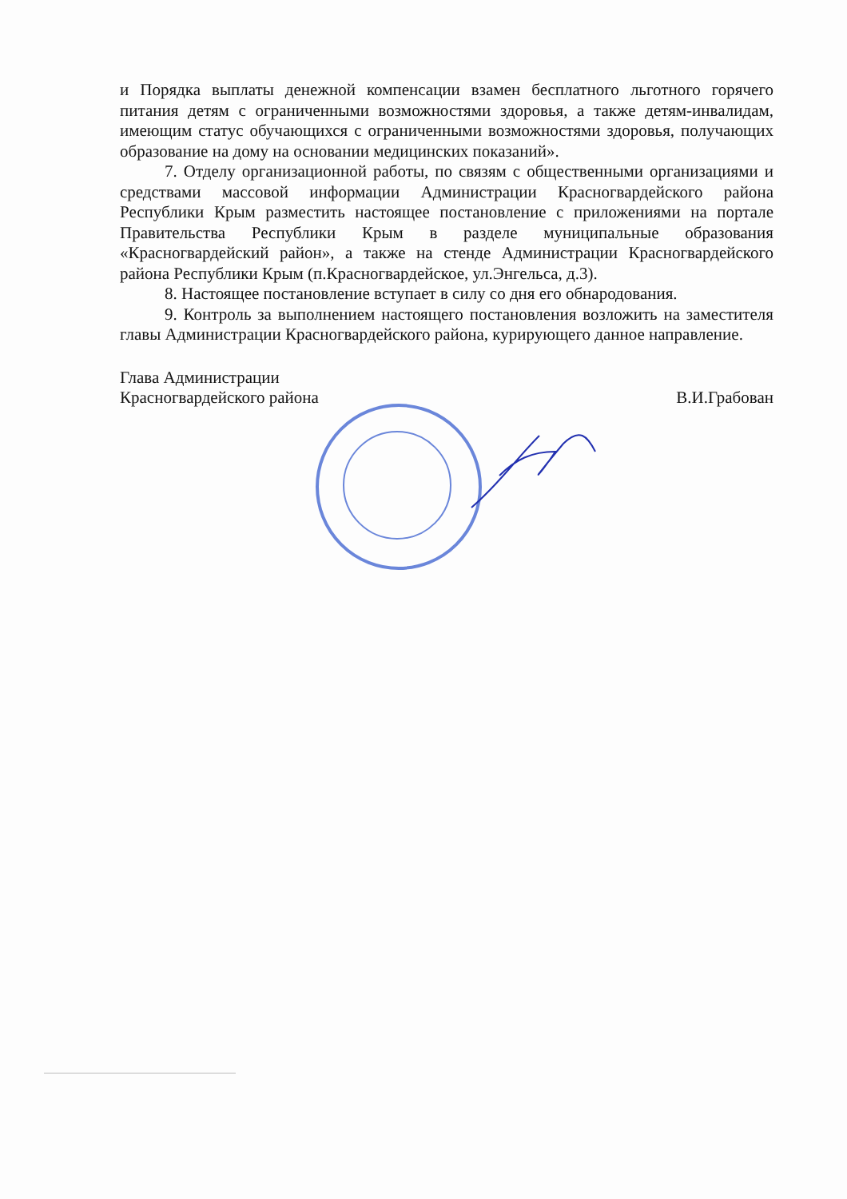и Порядка выплаты денежной компенсации взамен бесплатного льготного горячего питания детям с ограниченными возможностями здоровья, а также детям-инвалидам, имеющим статус обучающихся с ограниченными возможностями здоровья, получающих образование на дому на основании медицинских показаний».
7. Отделу организационной работы, по связям с общественными организациями и средствами массовой информации Администрации Красногвардейского района Республики Крым разместить настоящее постановление с приложениями на портале Правительства Республики Крым в разделе муниципальные образования «Красногвардейский район», а также на стенде Администрации Красногвардейского района Республики Крым (п.Красногвардейское, ул.Энгельса, д.3).
8. Настоящее постановление вступает в силу со дня его обнародования.
9. Контроль за выполнением настоящего постановления возложить на заместителя главы Администрации Красногвардейского района, курирующего данное направление.
Глава Администрации
Красногвардейского района
В.И.Грабован